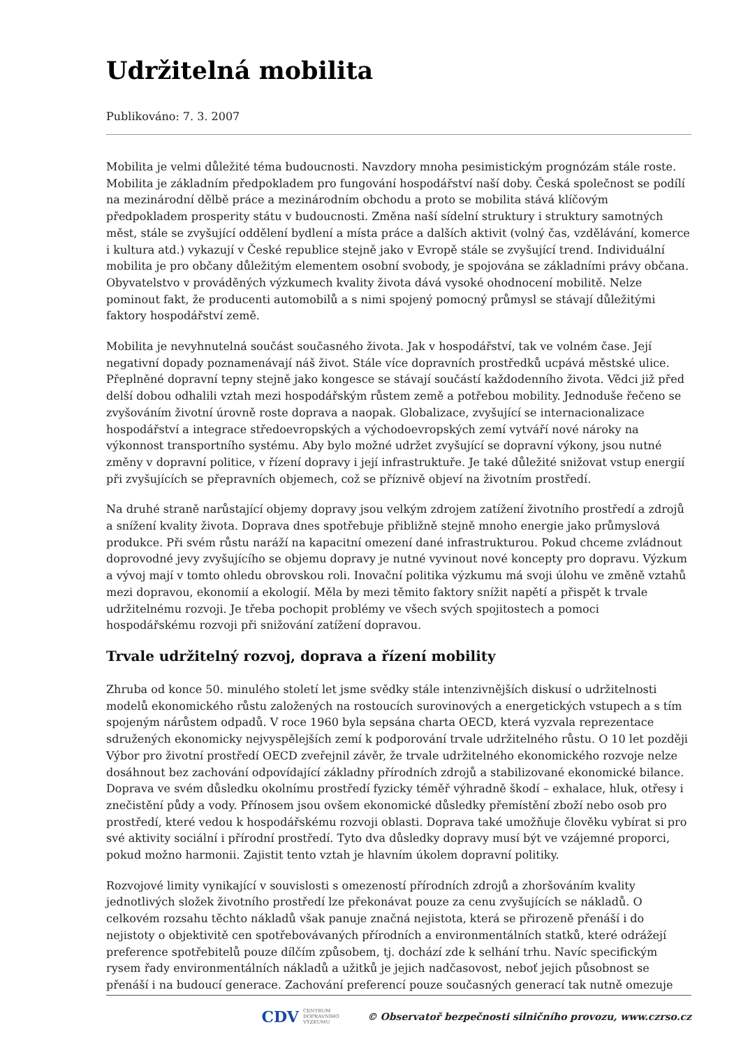Udržitelná mobilita
Publikováno: 7. 3. 2007
Mobilita je velmi důležité téma budoucnosti. Navzdory mnoha pesimistickým prognózám stále roste. Mobilita je základním předpokladem pro fungování hospodářství naší doby. Česká společnost se podílí na mezinárodní dělbě práce a mezinárodním obchodu a proto se mobilita stává klíčovým předpokladem prosperity státu v budoucnosti. Změna naší sídelní struktury i struktury samotných měst, stále se zvyšující oddělení bydlení a místa práce a dalších aktivit (volný čas, vzdělávání, komerce i kultura atd.) vykazují v České republice stejně jako v Evropě stále se zvyšující trend. Individuální mobilita je pro občany důležitým elementem osobní svobody, je spojována se základními právy občana. Obyvatelstvo v prováděných výzkumech kvality života dává vysoké ohodnocení mobilitě. Nelze pominout fakt, že producenti automobilů a s nimi spojený pomocný průmysl se stávají důležitými faktory hospodářství země.
Mobilita je nevyhnutelná součást současného života. Jak v hospodářství, tak ve volném čase. Její negativní dopady poznamenávají náš život. Stále více dopravních prostředků ucpává městské ulice. Přeplněné dopravní tepny stejně jako kongesce se stávají součástí každodenního života. Vědci již před delší dobou odhalili vztah mezi hospodářským růstem země a potřebou mobility. Jednoduše řečeno se zvyšováním životní úrovně roste doprava a naopak. Globalizace, zvyšující se internacionalizace hospodářství a integrace středoevropských a východoevropských zemí vytváří nové nároky na výkonnost transportního systému. Aby bylo možné udržet zvyšující se dopravní výkony, jsou nutné změny v dopravní politice, v řízení dopravy i její infrastruktuře. Je také důležité snižovat vstup energií při zvyšujících se přepravních objemech, což se příznivě objeví na životním prostředí.
Na druhé straně narůstající objemy dopravy jsou velkým zdrojem zatížení životního prostředí a zdrojů a snížení kvality života. Doprava dnes spotřebuje přibližně stejně mnoho energie jako průmyslová produkce. Při svém růstu naráží na kapacitní omezení dané infrastrukturou. Pokud chceme zvládnout doprovodné jevy zvyšujícího se objemu dopravy je nutné vyvinout nové koncepty pro dopravu. Výzkum a vývoj mají v tomto ohledu obrovskou roli. Inovační politika výzkumu má svoji úlohu ve změně vztahů mezi dopravou, ekonomií a ekologií. Měla by mezi těmito faktory snížit napětí a přispět k trvale udržitelnému rozvoji. Je třeba pochopit problémy ve všech svých spojitostech a pomoci hospodářskému rozvoji při snižování zatížení dopravou.
Trvale udržitelný rozvoj, doprava a řízení mobility
Zhruba od konce 50. minulého století let jsme svědky stále intenzivnějších diskusí o udržitelnosti modelů ekonomického růstu založených na rostoucích surovinových a energetických vstupech a s tím spojeným nárůstem odpadů. V roce 1960 byla sepsána charta OECD, která vyzvala reprezentace sdružených ekonomicky nejvyspělejších zemí k podporování trvale udržitelného růstu. O 10 let později Výbor pro životní prostředí OECD zveřejnil závěr, že trvale udržitelného ekonomického rozvoje nelze dosáhnout bez zachování odpovídající základny přírodních zdrojů a stabilizované ekonomické bilance. Doprava ve svém důsledku okolnímu prostředí fyzicky téměř výhradně škodí – exhalace, hluk, otřesy i znečistění půdy a vody. Přínosem jsou ovšem ekonomické důsledky přemístění zboží nebo osob pro prostředí, které vedou k hospodářskému rozvoji oblasti. Doprava také umožňuje člověku vybírat si pro své aktivity sociální i přírodní prostředí. Tyto dva důsledky dopravy musí být ve vzájemné proporci, pokud možno harmonii. Zajistit tento vztah je hlavním úkolem dopravní politiky.
Rozvojové limity vynikající v souvislosti s omezeností přírodních zdrojů a zhoršováním kvality jednotlivých složek životního prostředí lze překonávat pouze za cenu zvyšujících se nákladů. O celkovém rozsahu těchto nákladů však panuje značná nejistota, která se přirozeně přenáší i do nejistoty o objektivitě cen spotřebovávaných přírodních a environmentálních statků, které odrážejí preference spotřebitelů pouze dílčím způsobem, tj. dochází zde k selhání trhu. Navíc specifickým rysem řady environmentálních nákladů a užitků je jejich nadčasovost, neboť jejich působnost se přenáší i na budoucí generace. Zachování preferencí pouze současných generací tak nutně omezuje
CDV CENTRUM
DOPRAVNÍHO
VÝZKUMU © Observatoř bezpečnosti silničního provozu, www.czrso.cz